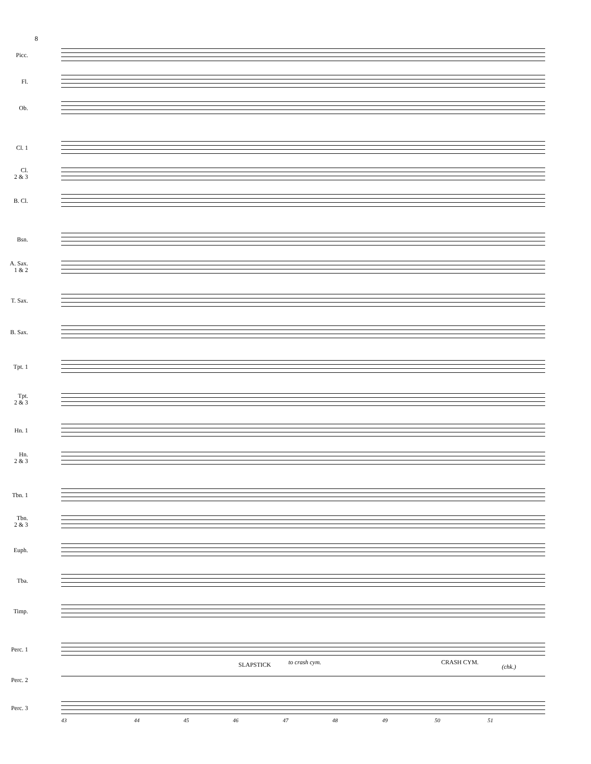8
Picc.
Fl.
Ob.
Cl. 1
Cl.
2 & 3
B. Cl.
Bsn.
A. Sax.
1 & 2
T. Sax.
B. Sax.
Tpt. 1
Tpt.
2 & 3
Hn. 1
Hn.
2 & 3
Tbn. 1
Tbn.
2 & 3
Euph.
Tba.
Timp.
Perc. 1
SLAPSTICK to crash cym. CRASH CYM.
(chk.)
Perc. 2
Perc. 3
43 44 45 46 47 48 49 50 51